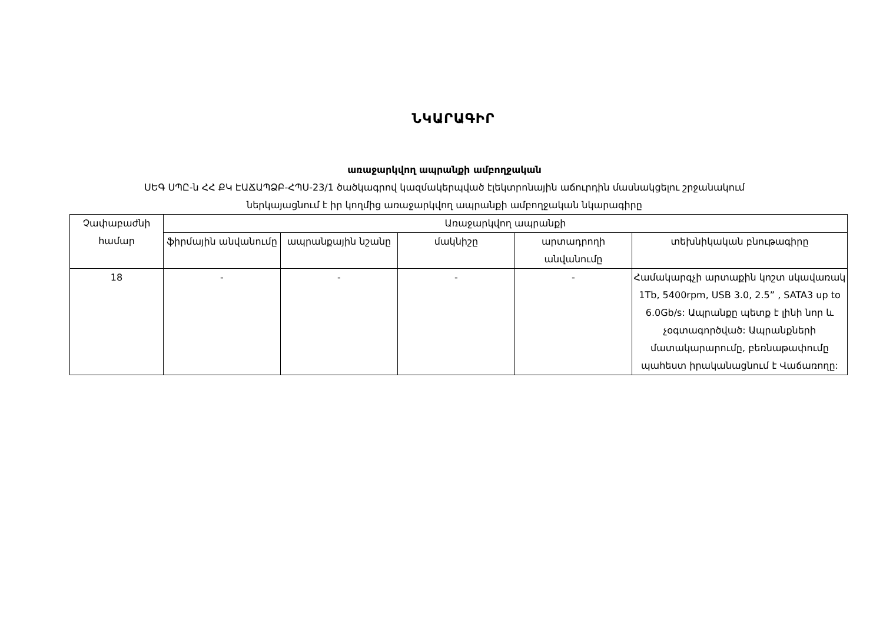ՆԿԱՐԱԳԻՐ
առաջարկվող ապրանքի ամբողջական
ՍԵԳ ՍՊԸ-ն ՀՀ ՔԿ ԷԱՃԱՊՁԲ-ՀՊՍ-23/1 ծածկագրով կազմակերպված էլեկտրոնային աճուրդին մասնակցելու շրջանակում
ներկայացնում է իր կողմից առաջարկվող ապրանքի ամբողջական նկարագիրը
| Չափաբաժնի համար | Առաջարկվող ապրանքի | | | | |
| --- | --- | --- | --- | --- | --- |
| | ֆիրմային անվանումը | ապրանքային նշանը | մակնիշը | արտադրողի անվանումը | տեխնիկական բնութագիրը |
| 18 | - | - | - | - | Համակարգչի արտաքին կոշտ սկավառակ 1Tb, 5400rpm, USB 3.0, 2.5” , SATA3 up to 6.0Gb/s: Ապրանքը պետք է լինի նոր և չօգտագործված: Ապրանքների մատակարարումը, բեռնաթափումը պահեստ իրականացնում է Վաճառողը: |